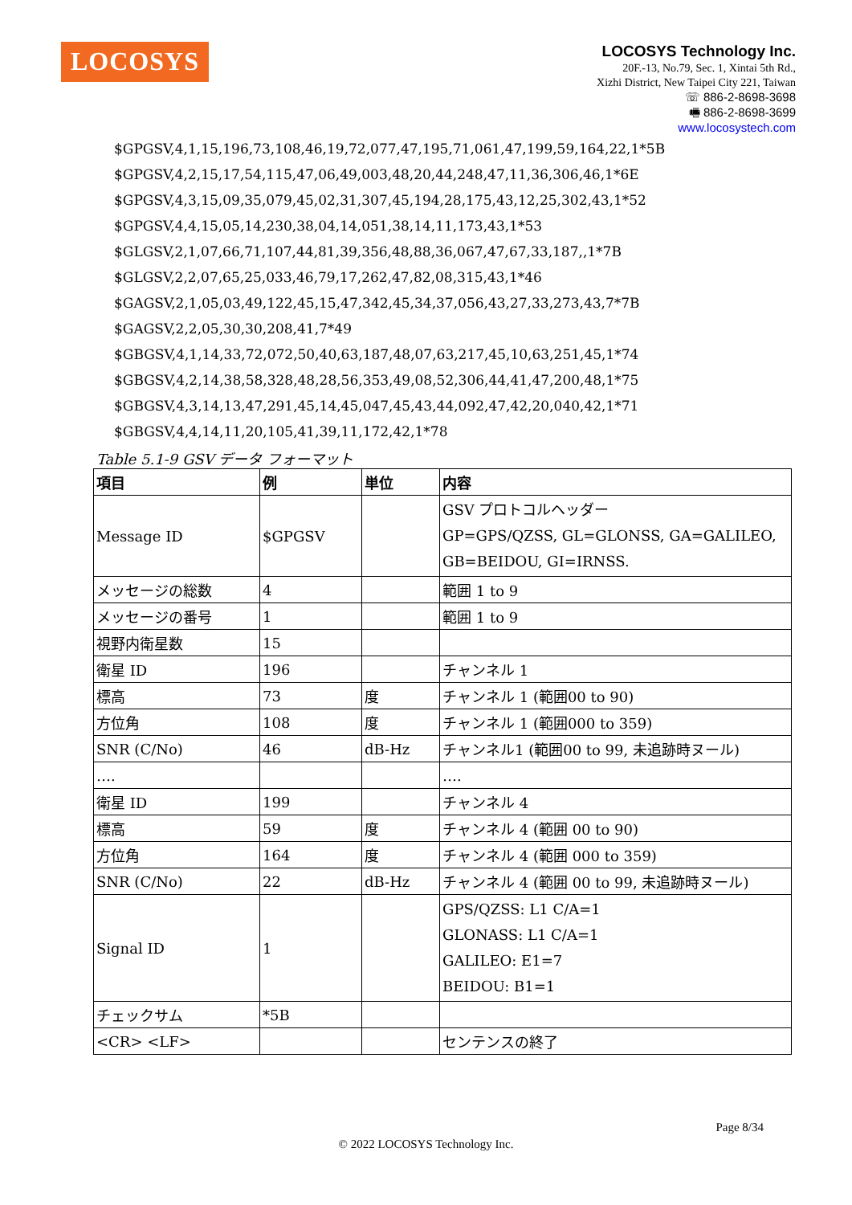LOCOSYS
LOCOSYS Technology Inc.
20F.-13, No.79, Sec. 1, Xintai 5th Rd.,
Xizhi District, New Taipei City 221, Taiwan
☏ 886-2-8698-3698
🖷 886-2-8698-3699
www.locosystech.com
$GPGSV,4,1,15,196,73,108,46,19,72,077,47,195,71,061,47,199,59,164,22,1*5B
$GPGSV,4,2,15,17,54,115,47,06,49,003,48,20,44,248,47,11,36,306,46,1*6E
$GPGSV,4,3,15,09,35,079,45,02,31,307,45,194,28,175,43,12,25,302,43,1*52
$GPGSV,4,4,15,05,14,230,38,04,14,051,38,14,11,173,43,1*53
$GLGSV,2,1,07,66,71,107,44,81,39,356,48,88,36,067,47,67,33,187,,1*7B
$GLGSV,2,2,07,65,25,033,46,79,17,262,47,82,08,315,43,1*46
$GAGSV,2,1,05,03,49,122,45,15,47,342,45,34,37,056,43,27,33,273,43,7*7B
$GAGSV,2,2,05,30,30,208,41,7*49
$GBGSV,4,1,14,33,72,072,50,40,63,187,48,07,63,217,45,10,63,251,45,1*74
$GBGSV,4,2,14,38,58,328,48,28,56,353,49,08,52,306,44,41,47,200,48,1*75
$GBGSV,4,3,14,13,47,291,45,14,45,047,45,43,44,092,47,42,20,040,42,1*71
$GBGSV,4,4,14,11,20,105,41,39,11,172,42,1*78
Table 5.1-9 GSV データ フォーマット
| 項目 | 例 | 単位 | 内容 |
| --- | --- | --- | --- |
| Message ID | $GPGSV | | GSV プロトコルヘッダー GP=GPS/QZSS, GL=GLONSS, GA=GALILEO, GB=BEIDOU, GI=IRNSS. |
| メッセージの総数 | 4 | | 範囲 1 to 9 |
| メッセージの番号 | 1 | | 範囲 1 to 9 |
| 視野内衛星数 | 15 | | |
| 衛星 ID | 196 | | チャンネル 1 |
| 標高 | 73 | 度 | チャンネル 1 (範囲00 to 90) |
| 方位角 | 108 | 度 | チャンネル 1 (範囲000 to 359) |
| SNR (C/No) | 46 | dB-Hz | チャンネル1 (範囲00 to 99, 未追跡時ヌール) |
| …. | | | …. |
| 衛星 ID | 199 | | チャンネル 4 |
| 標高 | 59 | 度 | チャンネル 4 (範囲 00 to 90) |
| 方位角 | 164 | 度 | チャンネル 4 (範囲 000 to 359) |
| SNR (C/No) | 22 | dB-Hz | チャンネル 4 (範囲 00 to 99, 未追跡時ヌール) |
| Signal ID | 1 | | GPS/QZSS: L1 C/A=1 GLONASS: L1 C/A=1 GALILEO: E1=7 BEIDOU: B1=1 |
| チェックサム | *5B | | |
| <CR> <LF> | | | センテンスの終了 |
Page 8/34
© 2022 LOCOSYS Technology Inc.